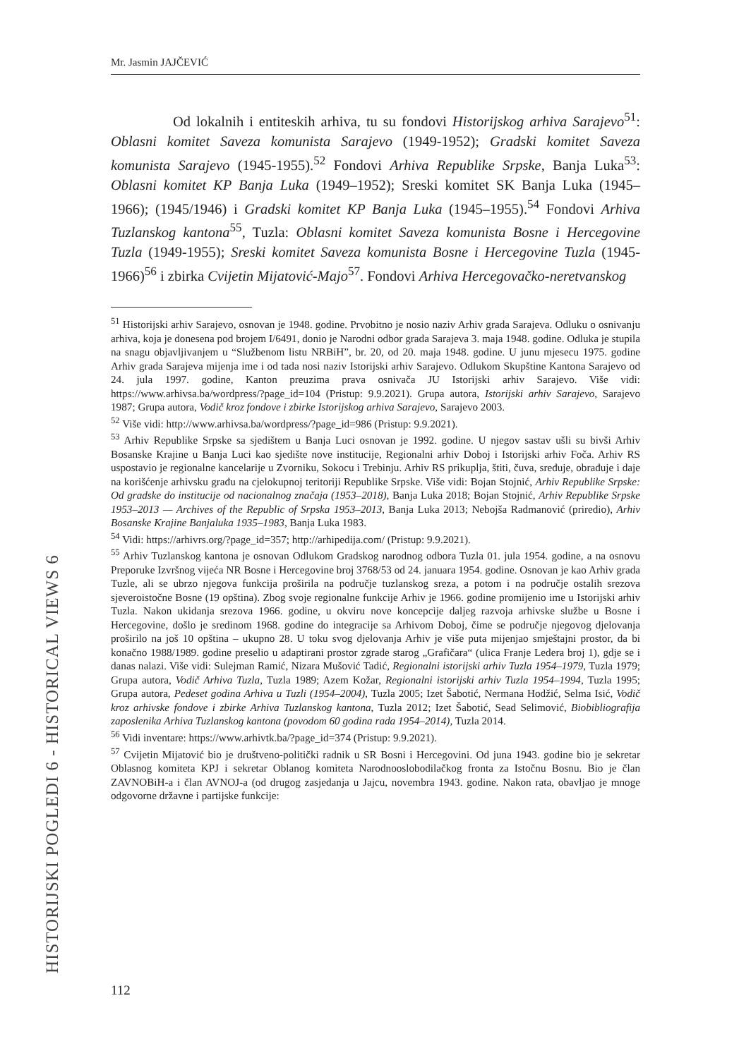Mr. Jasmin JAJČEVIĆ
Od lokalnih i entiteskih arhiva, tu su fondovi Historijskog arhiva Sarajevo<sup>51</sup>: Oblasni komitet Saveza komunista Sarajevo (1949-1952); Gradski komitet Saveza komunista Sarajevo (1945-1955).<sup>52</sup> Fondovi Arhiva Republike Srpske, Banja Luka<sup>53</sup>: Oblasni komitet KP Banja Luka (1949–1952); Sreski komitet SK Banja Luka (1945–1966); (1945/1946) i Gradski komitet KP Banja Luka (1945–1955).<sup>54</sup> Fondovi Arhiva Tuzlanskog kantona<sup>55</sup>, Tuzla: Oblasni komitet Saveza komunista Bosne i Hercegovine Tuzla (1949-1955); Sreski komitet Saveza komunista Bosne i Hercegovine Tuzla (1945-1966)<sup>56</sup> i zbirka Cvijetin Mijatović-Majo<sup>57</sup>. Fondovi Arhiva Hercegovačko-neretvanskog
<sup>51</sup> Historijski arhiv Sarajevo, osnovan je 1948. godine. Prvobitno je nosio naziv Arhiv grada Sarajeva. Odluku o osnivanju arhiva, koja je donesena pod brojem I/6491, donio je Narodni odbor grada Sarajeva 3. maja 1948. godine. Odluka je stupila na snagu objavljivanjem u “Službenom listu NRBiH”, br. 20, od 20. maja 1948. godine. U junu mjesecu 1975. godine Arhiv grada Sarajeva mijenja ime i od tada nosi naziv Istorijski arhiv Sarajevo. Odlukom Skupštine Kantona Sarajevo od 24. jula 1997. godine, Kanton preuzima prava osnivača JU Istorijski arhiv Sarajevo. Više vidi: https://www.arhivsa.ba/wordpress/?page_id=104 (Pristup: 9.9.2021). Grupa autora, Istorijski arhiv Sarajevo, Sarajevo 1987; Grupa autora, Vodič kroz fondove i zbirke Istorijskog arhiva Sarajevo, Sarajevo 2003.
<sup>52</sup> Više vidi: http://www.arhivsa.ba/wordpress/?page_id=986 (Pristup: 9.9.2021).
<sup>53</sup> Arhiv Republike Srpske sa sjedištem u Banja Luci osnovan je 1992. godine. U njegov sastav ušli su bivši Arhiv Bosanske Krajine u Banja Luci kao sjedište nove institucije, Regionalni arhiv Doboj i Istorijski arhiv Foča. Arhiv RS uspostavio je regionalne kancelarije u Zvorniku, Sokocu i Trebinju. Arhiv RS prikuplja, štiti, čuva, sređuje, obrađuje i daje na korišćenje arhivsku građu na cjelokupnoj teritoriji Republike Srpske. Više vidi: Bojan Stojnić, Arhiv Republike Srpske: Od gradske do institucije od nacionalnog značaja (1953–2018), Banja Luka 2018; Bojan Stojnić, Arhiv Republike Srpske 1953–2013 — Archives of the Republic of Srpska 1953–2013, Banja Luka 2013; Nebojša Radmanović (priredio), Arhiv Bosanske Krajine Banjaluka 1935–1983, Banja Luka 1983.
<sup>54</sup> Vidi: https://arhivrs.org/?page_id=357; http://arhipedija.com/ (Pristup: 9.9.2021).
<sup>55</sup> Arhiv Tuzlanskog kantona je osnovan Odlukom Gradskog narodnog odbora Tuzla 01. jula 1954. godine, a na osnovu Preporuke Izvršnog vijeća NR Bosne i Hercegovine broj 3768/53 od 24. januara 1954. godine. Osnovan je kao Arhiv grada Tuzle, ali se ubrzo njegova funkcija proširila na područje tuzlanskog sreza, a potom i na područje ostalih srezova sjeveroistočne Bosne (19 opština). Zbog svoje regionalne funkcije Arhiv je 1966. godine promijenio ime u Istorijski arhiv Tuzla. Nakon ukidanja srezova 1966. godine, u okviru nove koncepcije daljeg razvoja arhivske službe u Bosne i Hercegovine, došlo je sredinom 1968. godine do integracije sa Arhivom Doboj, čime se područje njegovog djelovanja proširilo na još 10 opština – ukupno 28. U toku svog djelovanja Arhiv je više puta mijenjao smještajni prostor, da bi konačno 1988/1989. godine preselio u adaptirani prostor zgrade starog „Grafičara“ (ulica Franje Ledera broj 1), gdje se i danas nalazi. Više vidi: Sulejman Ramić, Nizara Mušović Tadić, Regionalni istorijski arhiv Tuzla 1954–1979, Tuzla 1979; Grupa autora, Vodič Arhiva Tuzla, Tuzla 1989; Azem Kožar, Regionalni istorijski arhiv Tuzla 1954–1994, Tuzla 1995; Grupa autora, Pedeset godina Arhiva u Tuzli (1954–2004), Tuzla 2005; Izet Šabotić, Nermana Hodžić, Selma Isić, Vodič kroz arhivske fondove i zbirke Arhiva Tuzlanskog kantona, Tuzla 2012; Izet Šabotić, Sead Selimović, Biobibliografija zaposlenika Arhiva Tuzlanskog kantona (povodom 60 godina rada 1954–2014), Tuzla 2014.
<sup>56</sup> Vidi inventare: https://www.arhivtk.ba/?page_id=374 (Pristup: 9.9.2021).
<sup>57</sup> Cvijetin Mijatović bio je društveno-politički radnik u SR Bosni i Hercegovini. Od juna 1943. godine bio je sekretar Oblasnog komiteta KPJ i sekretar Oblanog komiteta Narodnooslobodilačkog fronta za Istočnu Bosnu. Bio je član ZAVNOBiH-a i član AVNOJ-a (od drugog zasjedanja u Jajcu, novembra 1943. godine. Nakon rata, obavljao je mnoge odgovorne državne i partijske funkcije:
112
HISTORIJSKI POGLEDI 6 - HISTORICAL VIEWS 6